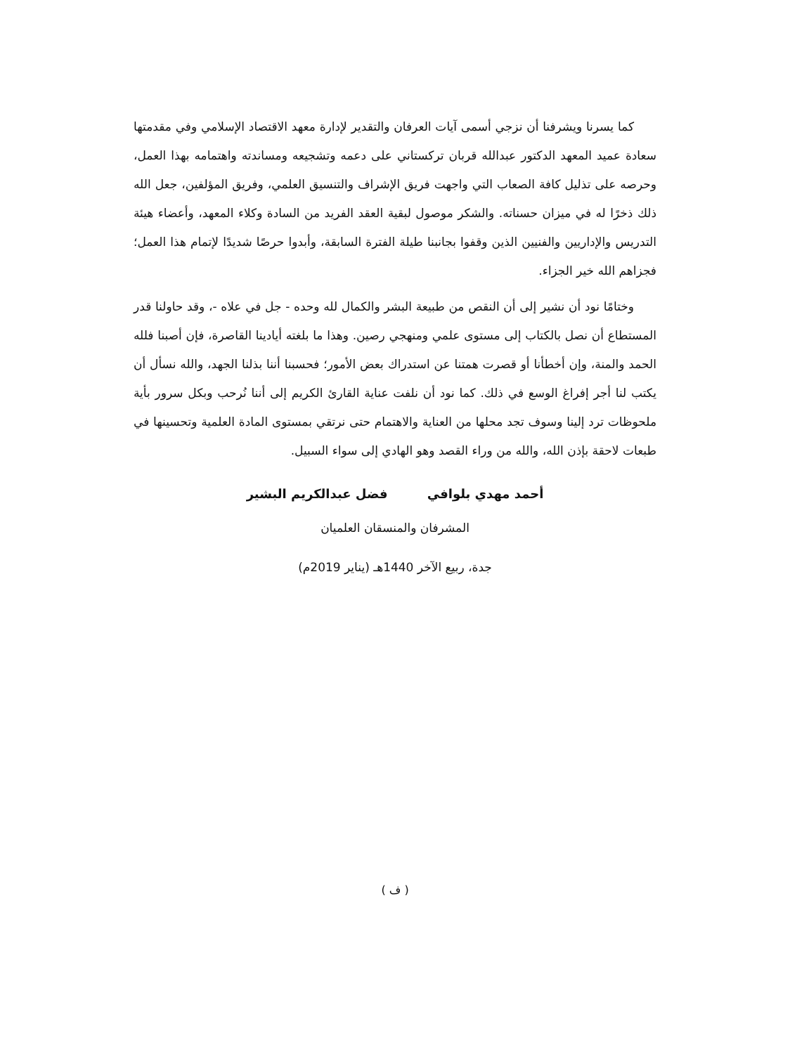كما يسرنا ويشرفنا أن نزجي أسمى آيات العرفان والتقدير لإدارة معهد الاقتصاد الإسلامي وفي مقدمتها سعادة عميد المعهد الدكتور عبدالله قربان تركستاني على دعمه وتشجيعه ومساندته واهتمامه بهذا العمل، وحرصه على تذليل كافة الصعاب التي واجهت فريق الإشراف والتنسيق العلمي، وفريق المؤلفين، جعل الله ذلك ذخرًا له في ميزان حسناته. والشكر موصول لبقية العقد الفريد من السادة وكلاء المعهد، وأعضاء هيئة التدريس والإداريين والفنيين الذين وقفوا بجانبنا طيلة الفترة السابقة، وأبدوا حرصًا شديدًا لإتمام هذا العمل؛ فجزاهم الله خير الجزاء.
وختامًا نود أن نشير إلى أن النقص من طبيعة البشر والكمال لله وحده - جل في علاه -، وقد حاولنا قدر المستطاع أن نصل بالكتاب إلى مستوى علمي ومنهجي رصين. وهذا ما بلغته أيادينا القاصرة، فإن أصبنا فلله الحمد والمنة، وإن أخطأنا أو قصرت همتنا عن استدراك بعض الأمور؛ فحسبنا أننا بذلنا الجهد، والله نسأل أن يكتب لنا أجر إفراغ الوسع في ذلك. كما نود أن نلفت عناية القارئ الكريم إلى أننا نُرحب وبكل سرور بأية ملحوظات ترد إلينا وسوف تجد محلها من العناية والاهتمام حتى نرتقي بمستوى المادة العلمية وتحسينها في طبعات لاحقة بإذن الله، والله من وراء القصد وهو الهادي إلى سواء السبيل.
أحمد مهدي بلوافي فضل عبدالكريم البشير
المشرفان والمنسقان العلميان
جدة، ربيع الآخر 1440هـ (يناير 2019م)
( ف )